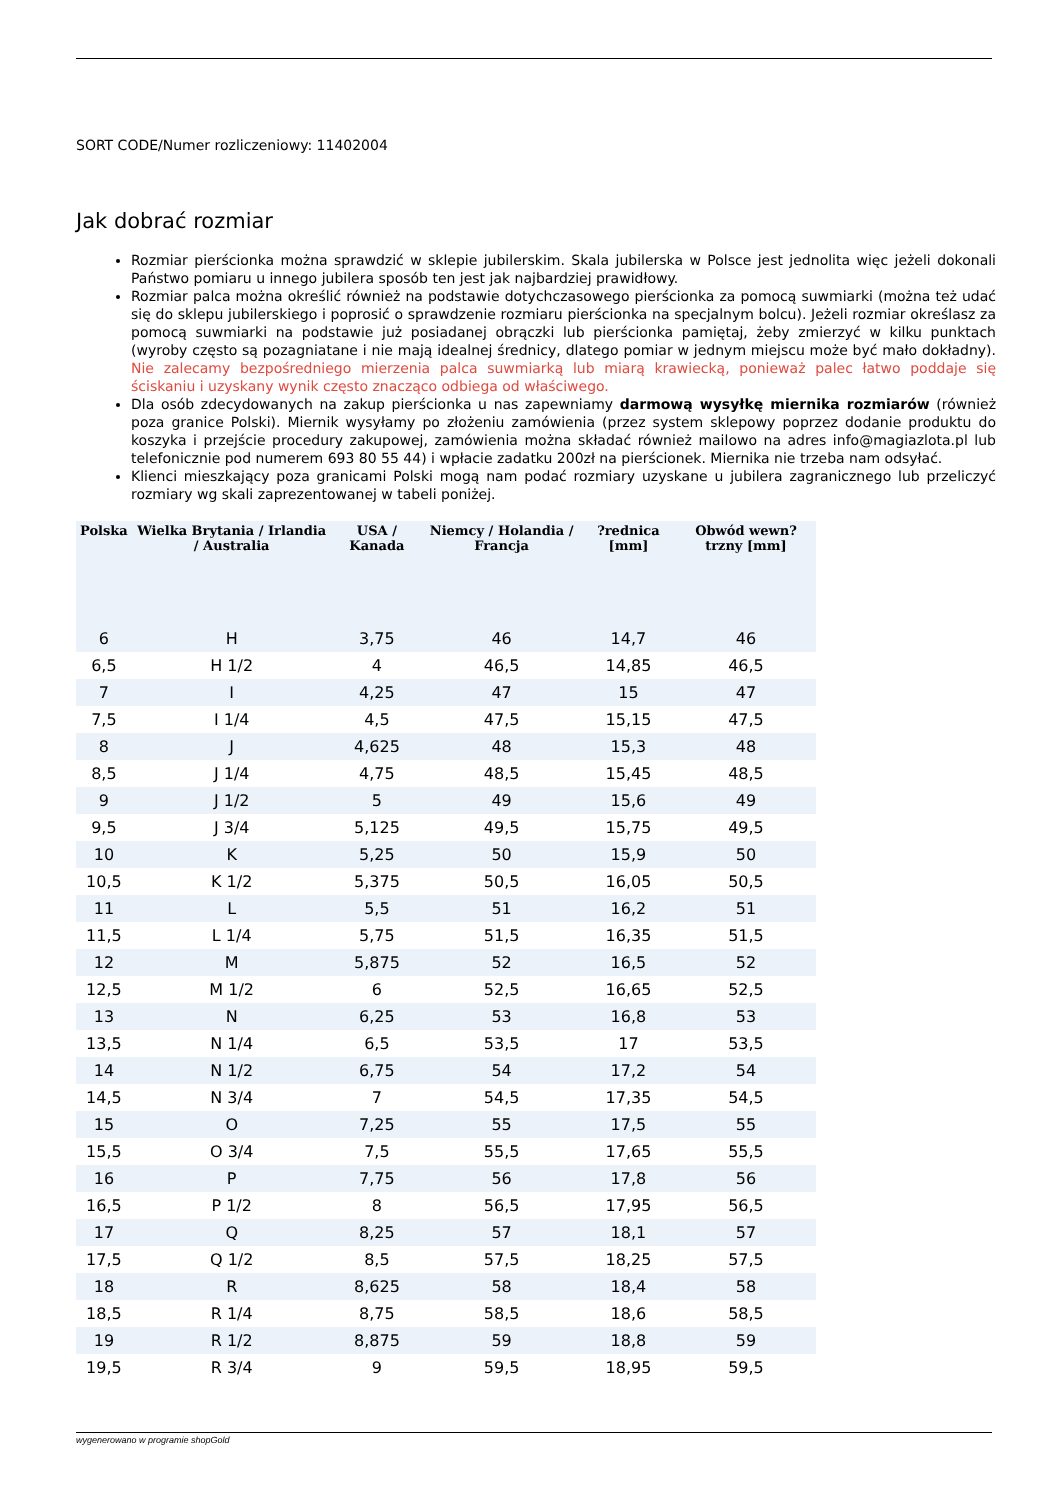SORT CODE/Numer rozliczeniowy: 11402004
Jak dobrać rozmiar
Rozmiar pierścionka można sprawdzić w sklepie jubilerskim. Skala jubilerska w Polsce jest jednolita więc jeżeli dokonali Państwo pomiaru u innego jubilera sposób ten jest jak najbardziej prawidłowy.
Rozmiar palca można określić również na podstawie dotychczasowego pierścionka za pomocą suwmiarki (można też udać się do sklepu jubilerskiego i poprosić o sprawdzenie rozmiaru pierścionka na specjalnym bolcu). Jeżeli rozmiar określasz za pomocą suwmiarki na podstawie już posiadanej obrączki lub pierścionka pamiętaj, żeby zmierzyć w kilku punktach (wyroby często są pozagniatane i nie mają idealnej średnicy, dlatego pomiar w jednym miejscu może być mało dokładny). Nie zalecamy bezpośredniego mierzenia palca suwmiarką lub miarą krawiecką, ponieważ palec łatwo poddaje się ściskaniu i uzyskany wynik często znacząco odbiega od właściwego.
Dla osób zdecydowanych na zakup pierścionka u nas zapewniamy darmową wysyłkę miernika rozmiarów (również poza granice Polski). Miernik wysyłamy po złożeniu zamówienia (przez system sklepowy poprzez dodanie produktu do koszyka i przejście procedury zakupowej, zamówienia można składać również mailowo na adres info@magiazlota.pl lub telefonicznie pod numerem 693 80 55 44) i wpłacie zadatku 200zł na pierścionek. Miernika nie trzeba nam odsyłać.
Klienci mieszkający poza granicami Polski mogą nam podać rozmiary uzyskane u jubilera zagranicznego lub przeliczyć rozmiary wg skali zaprezentowanej w tabeli poniżej.
| Polska | Wielka Brytania / Irlandia / Australia | USA / Kanada | Niemcy / Holandia / Francja | ?rednica [mm] | Obwód wewn?trzny [mm] |
| --- | --- | --- | --- | --- | --- |
| 6 | H | 3,75 | 46 | 14,7 | 46 |
| 6,5 | H 1/2 | 4 | 46,5 | 14,85 | 46,5 |
| 7 | I | 4,25 | 47 | 15 | 47 |
| 7,5 | I 1/4 | 4,5 | 47,5 | 15,15 | 47,5 |
| 8 | J | 4,625 | 48 | 15,3 | 48 |
| 8,5 | J 1/4 | 4,75 | 48,5 | 15,45 | 48,5 |
| 9 | J 1/2 | 5 | 49 | 15,6 | 49 |
| 9,5 | J 3/4 | 5,125 | 49,5 | 15,75 | 49,5 |
| 10 | K | 5,25 | 50 | 15,9 | 50 |
| 10,5 | K 1/2 | 5,375 | 50,5 | 16,05 | 50,5 |
| 11 | L | 5,5 | 51 | 16,2 | 51 |
| 11,5 | L 1/4 | 5,75 | 51,5 | 16,35 | 51,5 |
| 12 | M | 5,875 | 52 | 16,5 | 52 |
| 12,5 | M 1/2 | 6 | 52,5 | 16,65 | 52,5 |
| 13 | N | 6,25 | 53 | 16,8 | 53 |
| 13,5 | N 1/4 | 6,5 | 53,5 | 17 | 53,5 |
| 14 | N 1/2 | 6,75 | 54 | 17,2 | 54 |
| 14,5 | N 3/4 | 7 | 54,5 | 17,35 | 54,5 |
| 15 | O | 7,25 | 55 | 17,5 | 55 |
| 15,5 | O 3/4 | 7,5 | 55,5 | 17,65 | 55,5 |
| 16 | P | 7,75 | 56 | 17,8 | 56 |
| 16,5 | P 1/2 | 8 | 56,5 | 17,95 | 56,5 |
| 17 | Q | 8,25 | 57 | 18,1 | 57 |
| 17,5 | Q 1/2 | 8,5 | 57,5 | 18,25 | 57,5 |
| 18 | R | 8,625 | 58 | 18,4 | 58 |
| 18,5 | R 1/4 | 8,75 | 58,5 | 18,6 | 58,5 |
| 19 | R 1/2 | 8,875 | 59 | 18,8 | 59 |
| 19,5 | R 3/4 | 9 | 59,5 | 18,95 | 59,5 |
wygenerowano w programie shopGold